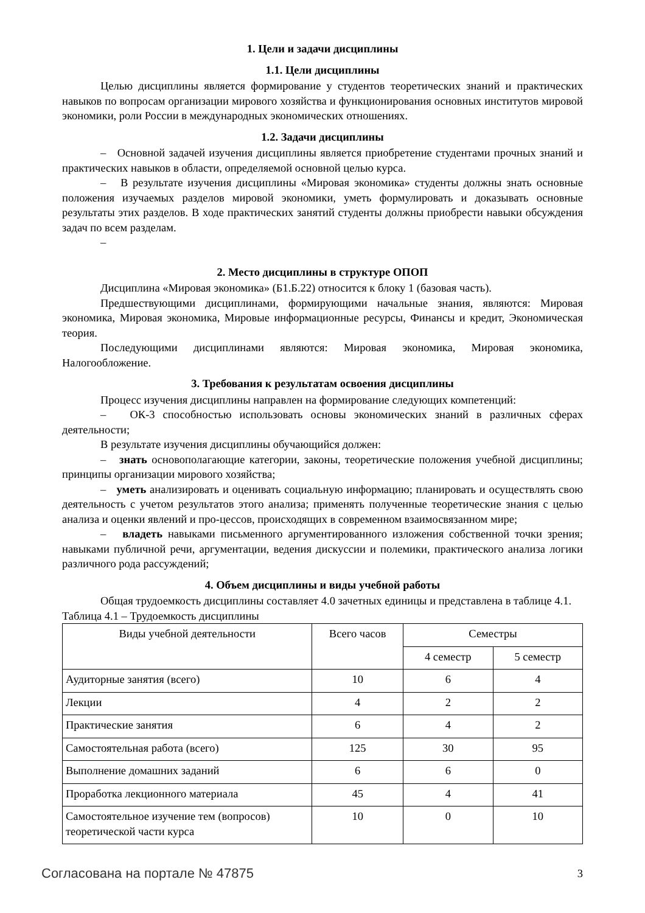1. Цели и задачи дисциплины
1.1. Цели дисциплины
Целью дисциплины является формирование у студентов теоретических знаний и практических навыков по вопросам организации мирового хозяйства и функционирования основных институтов мировой экономики, роли России в международных экономических отношениях.
1.2. Задачи дисциплины
– Основной задачей изучения дисциплины является приобретение студентами прочных знаний и практических навыков в области, определяемой основной целью курса.
– В результате изучения дисциплины «Мировая экономика» студенты должны знать основные положения изучаемых разделов мировой экономики, уметь формулировать и доказывать основные результаты этих разделов. В ходе практических занятий студенты должны приобрести навыки обсуждения задач по всем разделам.
–
2. Место дисциплины в структуре ОПОП
Дисциплина «Мировая экономика» (Б1.Б.22) относится к блоку 1 (базовая часть).
Предшествующими дисциплинами, формирующими начальные знания, являются: Мировая экономика, Мировая экономика, Мировые информационные ресурсы, Финансы и кредит, Экономическая теория.
Последующими дисциплинами являются: Мировая экономика, Мировая экономика, Налогообложение.
3. Требования к результатам освоения дисциплины
Процесс изучения дисциплины направлен на формирование следующих компетенций:
– ОК-3 способностью использовать основы экономических знаний в различных сферах деятельности;
В результате изучения дисциплины обучающийся должен:
– знать основополагающие категории, законы, теоретические положения учебной дисциплины; принципы организации мирового хозяйства;
– уметь анализировать и оценивать социальную информацию; планировать и осуществлять свою деятельность с учетом результатов этого анализа; применять полученные теоретические знания с целью анализа и оценки явлений и про-цессов, происходящих в современном взаимосвязанном мире;
– владеть навыками письменного аргументированного изложения собственной точки зрения; навыками публичной речи, аргументации, ведения дискуссии и полемики, практического анализа логики различного рода рассуждений;
4. Объем дисциплины и виды учебной работы
Общая трудоемкость дисциплины составляет 4.0 зачетных единицы и представлена в таблице 4.1.
Таблица 4.1 – Трудоемкость дисциплины
| Виды учебной деятельности | Всего часов | Семестры | |
| --- | --- | --- | --- |
| | | 4 семестр | 5 семестр |
| Аудиторные занятия (всего) | 10 | 6 | 4 |
| Лекции | 4 | 2 | 2 |
| Практические занятия | 6 | 4 | 2 |
| Самостоятельная работа (всего) | 125 | 30 | 95 |
| Выполнение домашних заданий | 6 | 6 | 0 |
| Проработка лекционного материала | 45 | 4 | 41 |
| Самостоятельное изучение тем (вопросов) теоретической части курса | 10 | 0 | 10 |
Согласована на портале № 47875 3